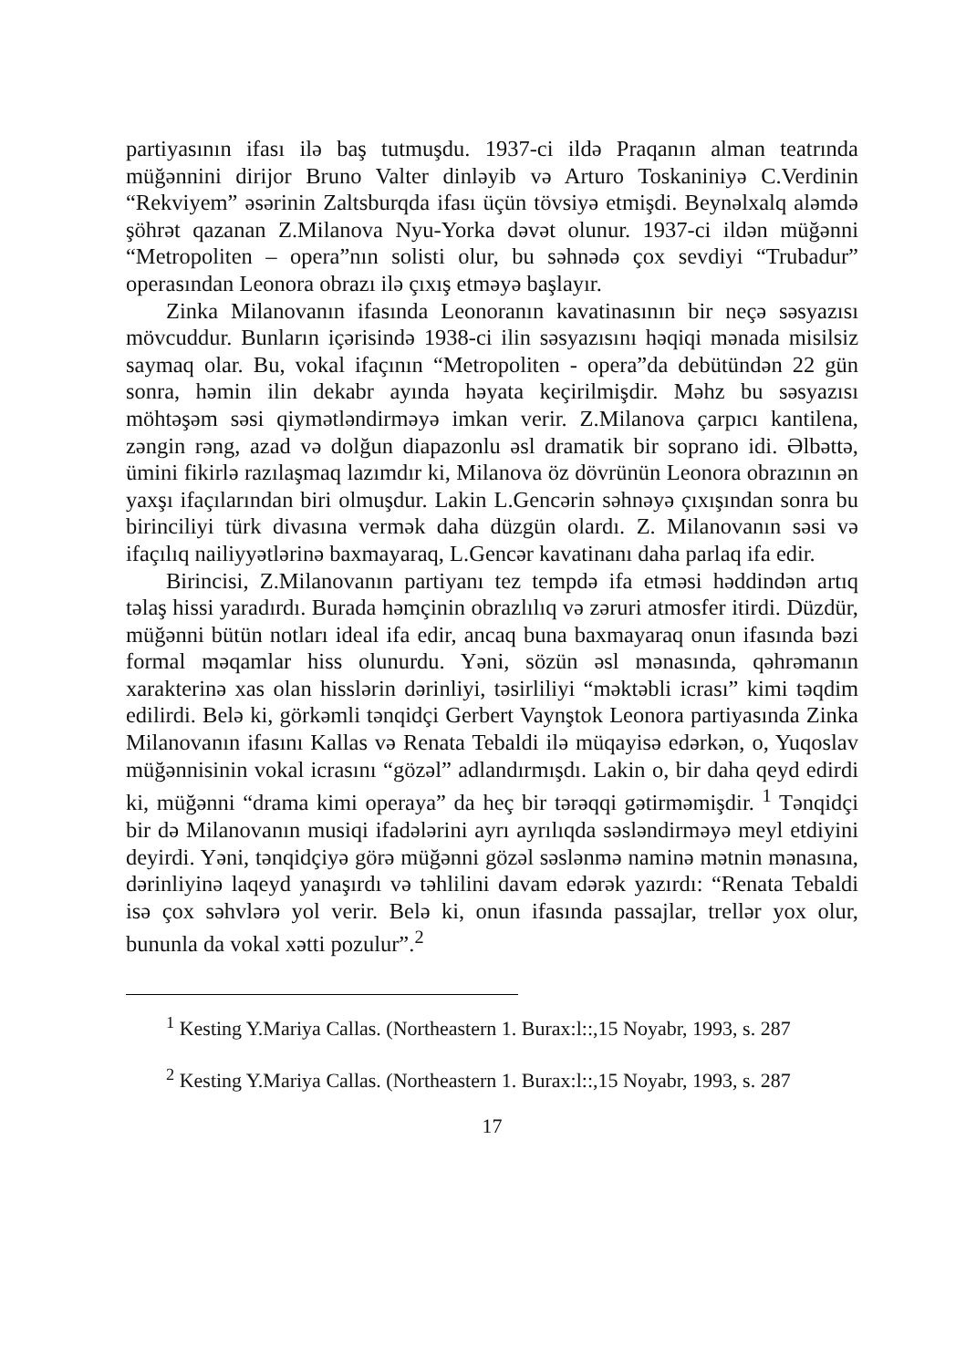partiyasının ifası ilə baş tutmuşdu. 1937-ci ildə Praqanın alman teatrında müğənnini dirijor Bruno Valter dinləyib və Arturo Toskaniniyə C.Verdinin “Rekviyem” əsərinin Zaltsburqda ifası üçün tövsiyə etmişdi. Beynəlxalq aləmdə şöhrət qazanan Z.Milanova Nyu-Yorka dəvət olunur. 1937-ci ildən müğənni “Metropoliten – opera”nın solisti olur, bu səhnədə çox sevdiyi “Trubadur” operasından Leonora obrazı ilə çıxış etməyə başlayır.
Zinka Milanovanın ifasında Leonoranın kavatinasının bir neçə səsyazısı mövcuddur. Bunların içərisində 1938-ci ilin səsyazısını həqiqi mənada misilsiz saymaq olar. Bu, vokal ifaçının “Metropoliten - opera”da debütündən 22 gün sonra, həmin ilin dekabr ayında həyata keçirilmişdir. Məhz bu səsyazısı möhtəşəm səsi qiymətləndirməyə imkan verir. Z.Milanova çarpıcı kantilena, zəngin rəng, azad və dolğun diapazonlu əsl dramatik bir soprano idi. Əlbəttə, ümini fikirlə razılaşmaq lazımdır ki, Milanova öz dövrünün Leonora obrazının ən yaxşı ifaçılarından biri olmuşdur. Lakin L.Gencərin səhnəyə çıxışından sonra bu birinciliyi türk divasına vermək daha düzgün olardı. Z. Milanovanın səsi və ifaçılıq nailiyyətlərinə baxmayaraq, L.Gencər kavatinanı daha parlaq ifa edir.
Birincisi, Z.Milanovanın partiyanı tez tempdə ifa etməsi həddindən artıq təlaş hissi yaradırdı. Burada həmçinin obrazlılıq və zəruri atmosfer itirdi. Düzdür, müğənni bütün notları ideal ifa edir, ancaq buna baxmayaraq onun ifasında bəzi formal məqamlar hiss olunurdu. Yəni, sözün əsl mənasında, qəhrəmanın xarakterinə xas olan hisslərin dərinliyi, təsirliliyi “məktəbli icrası” kimi təqdim edilirdi. Belə ki, görkəmli tənqidçi Gerbert Vaynştok Leonora partiyasında Zinka Milanovanın ifasını Kallas və Renata Tebaldi ilə müqayisə edərkən, o, Yuqoslav müğənnisinin vokal icrasını “gözəl” adlandırmışdı. Lakin o, bir daha qeyd edirdi ki, müğənni “drama kimi operaya” da heç bir tərəqqi gətirməmişdir. <sup>1</sup> Tənqidçi bir də Milanovanın musiqi ifadələrini ayrı ayrılıqda səsləndirməyə meyl etdiyini deyirdi. Yəni, tənqidçiyə görə müğənni gözəl səslənmə naminə mətnin mənasına, dərinliyinə laqeyd yanaşırdı və təhlilini davam edərək yazırdı: “Renata Tebaldi isə çox səhvlərə yol verir. Belə ki, onun ifasında passajlar, trellər yox olur, bununla da vokal xətti pozulur”.<sup>2</sup>
<sup>1</sup> Kesting Y.Mariya Callas. (Northeastern 1. Burax:l::,15 Noyabr, 1993, s. 287
<sup>2</sup> Kesting Y.Mariya Callas. (Northeastern 1. Burax:l::,15 Noyabr, 1993, s. 287
17